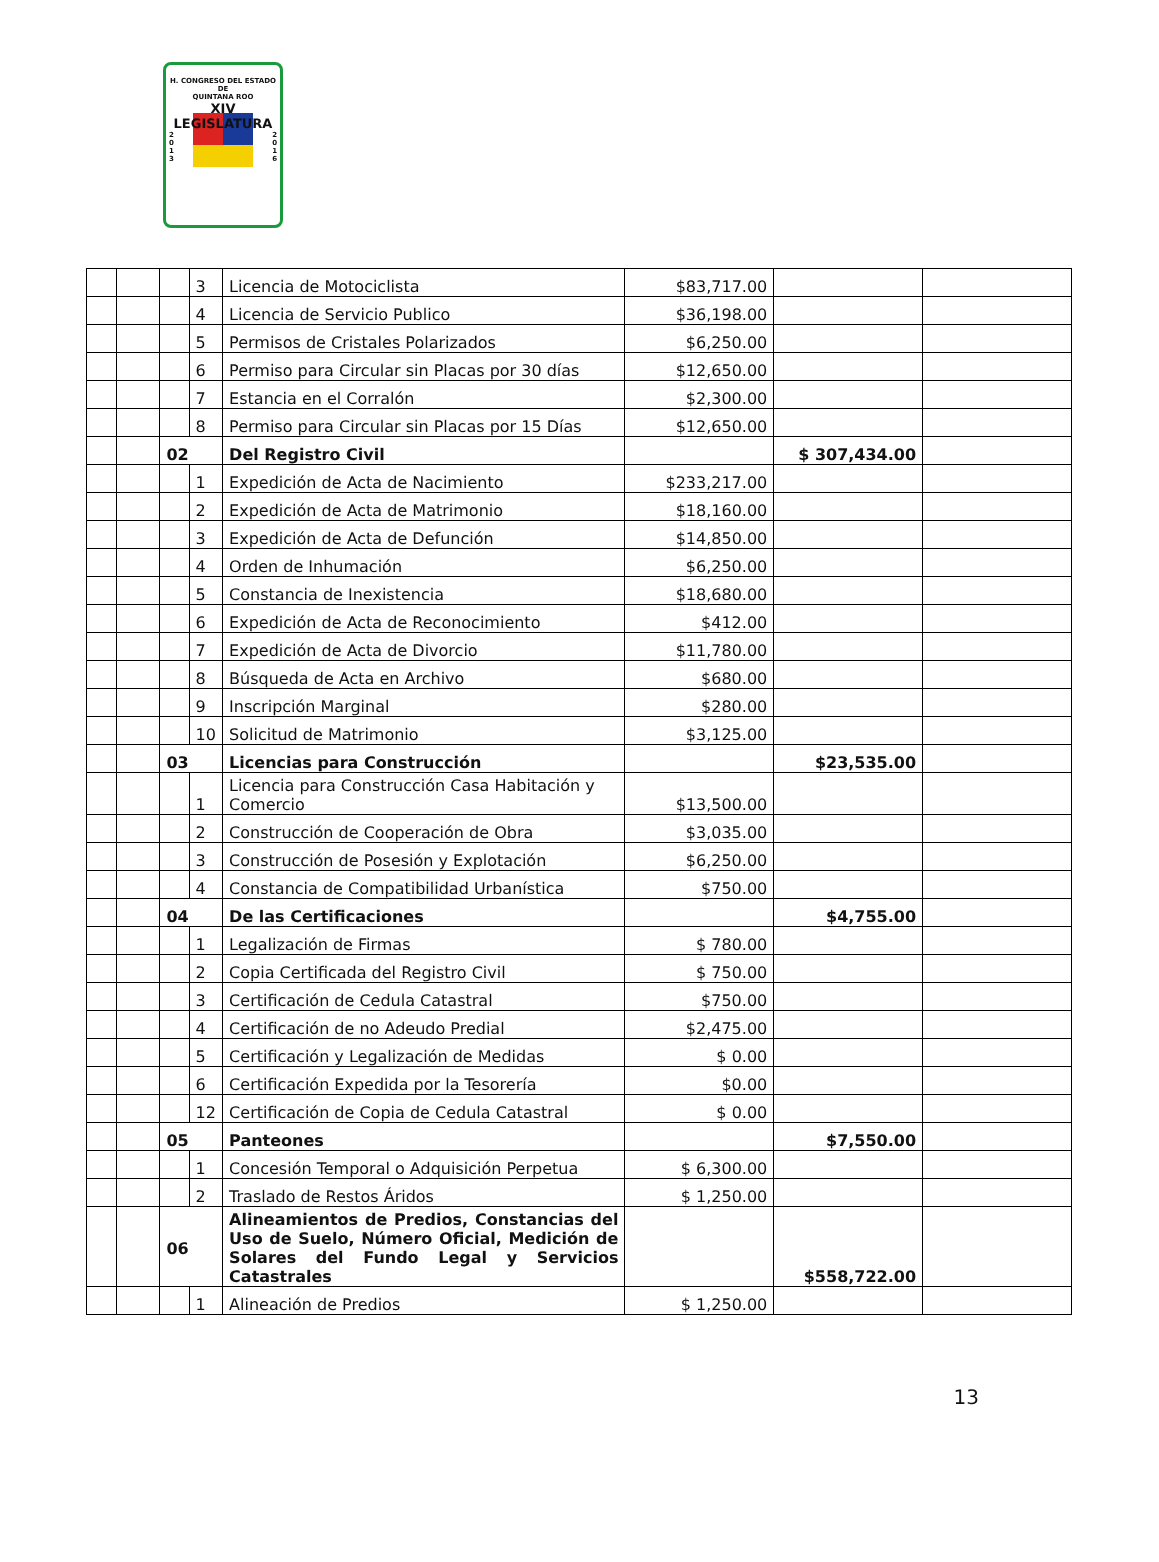H. CONGRESO DEL ESTADO
DE
QUINTANA ROO
XIV LEGISLATURA
2
0
1
3 2
0
1
6
| | | | 3 | Licencia de Motociclista | $83,717.00 | | |
| | | | 4 | Licencia de Servicio Publico | $36,198.00 | | |
| | | | 5 | Permisos de Cristales Polarizados | $6,250.00 | | |
| | | | 6 | Permiso para Circular sin Placas por 30 días | $12,650.00 | | |
| | | | 7 | Estancia en el Corralón | $2,300.00 | | |
| | | | 8 | Permiso para Circular sin Placas por 15 Días | $12,650.00 | | |
| | | 02 | | Del Registro Civil | | $ 307,434.00 | |
| | | | 1 | Expedición de Acta de Nacimiento | $233,217.00 | | |
| | | | 2 | Expedición de Acta de Matrimonio | $18,160.00 | | |
| | | | 3 | Expedición de Acta de Defunción | $14,850.00 | | |
| | | | 4 | Orden de Inhumación | $6,250.00 | | |
| | | | 5 | Constancia de Inexistencia | $18,680.00 | | |
| | | | 6 | Expedición de Acta de Reconocimiento | $412.00 | | |
| | | | 7 | Expedición de Acta de Divorcio | $11,780.00 | | |
| | | | 8 | Búsqueda de Acta en Archivo | $680.00 | | |
| | | | 9 | Inscripción Marginal | $280.00 | | |
| | | | 10 | Solicitud de Matrimonio | $3,125.00 | | |
| | | 03 | | Licencias para Construcción | | $23,535.00 | |
| | | | 1 | Licencia para Construcción Casa Habitación y Comercio | $13,500.00 | | |
| | | | 2 | Construcción de Cooperación de Obra | $3,035.00 | | |
| | | | 3 | Construcción de Posesión y Explotación | $6,250.00 | | |
| | | | 4 | Constancia de Compatibilidad Urbanística | $750.00 | | |
| | | 04 | | De las Certificaciones | | $4,755.00 | |
| | | | 1 | Legalización de Firmas | $ 780.00 | | |
| | | | 2 | Copia Certificada del Registro Civil | $ 750.00 | | |
| | | | 3 | Certificación de Cedula Catastral | $750.00 | | |
| | | | 4 | Certificación de no Adeudo Predial | $2,475.00 | | |
| | | | 5 | Certificación y Legalización de Medidas | $ 0.00 | | |
| | | | 6 | Certificación Expedida por la Tesorería | $0.00 | | |
| | | | 12 | Certificación de Copia de Cedula Catastral | $ 0.00 | | |
| | | 05 | | Panteones | | $7,550.00 | |
| | | | 1 | Concesión Temporal o Adquisición Perpetua | $ 6,300.00 | | |
| | | | 2 | Traslado de Restos Áridos | $ 1,250.00 | | |
| | | 06 | | Alineamientos de Predios, Constancias del Uso de Suelo, Número Oficial, Medición de Solares del Fundo Legal y Servicios Catastrales | | $558,722.00 | |
| | | | 1 | Alineación de Predios | $ 1,250.00 | | |
13